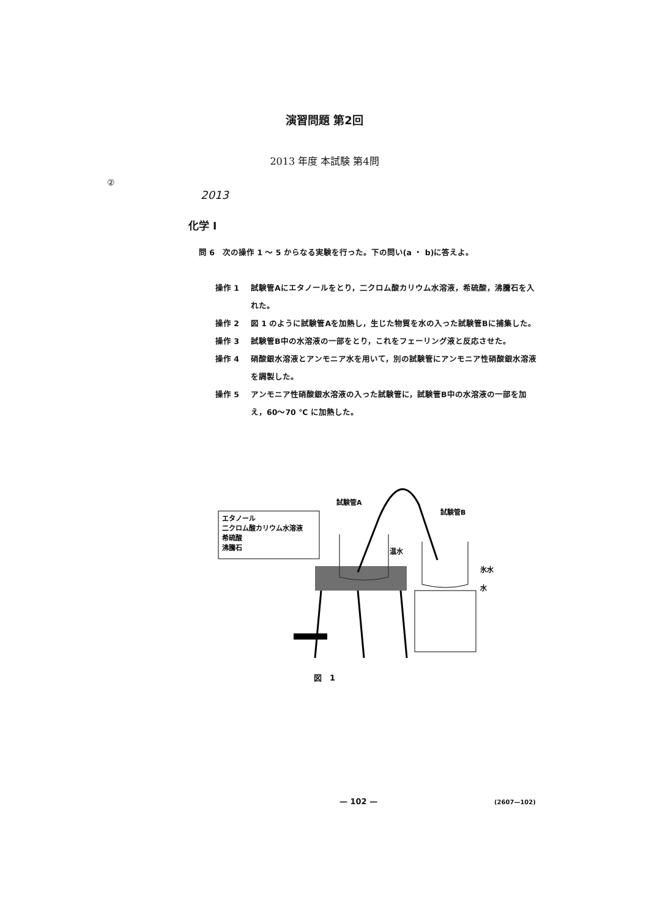演習問題 第2回
2013 年度 本試験 第4問
②
2013
化学 I
問 6　次の操作 1 〜 5 からなる実験を行った。下の問い(a ・ b)に答えよ。
操作 1 試験管Aにエタノールをとり，二クロム酸カリウム水溶液，希硫酸，沸騰石を入れた。
操作 2 図 1 のように試験管Aを加熱し，生じた物質を水の入った試験管Bに捕集した。
操作 3 試験管B中の水溶液の一部をとり，これをフェーリング液と反応させた。
操作 4 硝酸銀水溶液とアンモニア水を用いて，別の試験管にアンモニア性硝酸銀水溶液を調製した。
操作 5 アンモニア性硝酸銀水溶液の入った試験管に，試験管B中の水溶液の一部を加え，60〜70 ℃ に加熱した。
エタノール
二クロム酸カリウム水溶液
希硫酸
沸騰石
試験管A
試験管B
温水
氷水
水
図　1
— 102 — (2607—102)